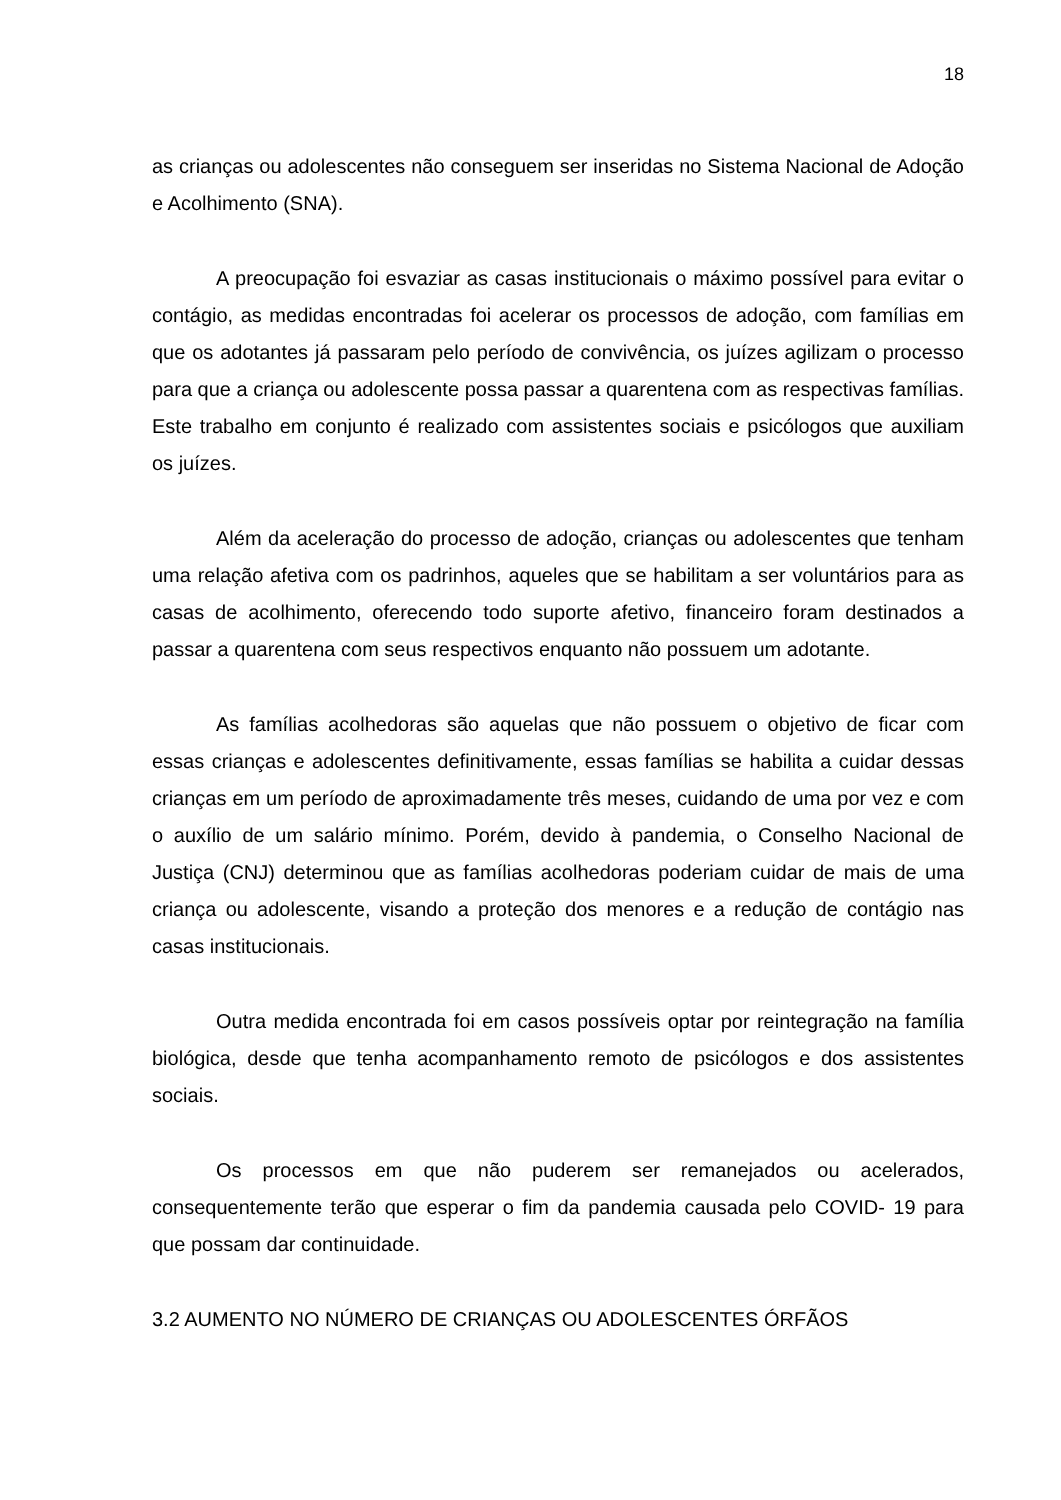18
as crianças ou adolescentes não conseguem ser inseridas no Sistema Nacional de Adoção e Acolhimento (SNA).
A preocupação foi esvaziar as casas institucionais o máximo possível para evitar o contágio, as medidas encontradas foi acelerar os processos de adoção, com famílias em que os adotantes já passaram pelo período de convivência, os juízes agilizam o processo para que a criança ou adolescente possa passar a quarentena com as respectivas famílias. Este trabalho em conjunto é realizado com assistentes sociais e psicólogos que auxiliam os juízes.
Além da aceleração do processo de adoção, crianças ou adolescentes que tenham uma relação afetiva com os padrinhos, aqueles que se habilitam a ser voluntários para as casas de acolhimento, oferecendo todo suporte afetivo, financeiro foram destinados a passar a quarentena com seus respectivos enquanto não possuem um adotante.
As famílias acolhedoras são aquelas que não possuem o objetivo de ficar com essas crianças e adolescentes definitivamente, essas famílias se habilita a cuidar dessas crianças em um período de aproximadamente três meses, cuidando de uma por vez e com o auxílio de um salário mínimo. Porém, devido à pandemia, o Conselho Nacional de Justiça (CNJ) determinou que as famílias acolhedoras poderiam cuidar de mais de uma criança ou adolescente, visando a proteção dos menores e a redução de contágio nas casas institucionais.
Outra medida encontrada foi em casos possíveis optar por reintegração na família biológica, desde que tenha acompanhamento remoto de psicólogos e dos assistentes sociais.
Os processos em que não puderem ser remanejados ou acelerados, consequentemente terão que esperar o fim da pandemia causada pelo COVID- 19 para que possam dar continuidade.
3.2 AUMENTO NO NÚMERO DE CRIANÇAS OU ADOLESCENTES ÓRFÃOS